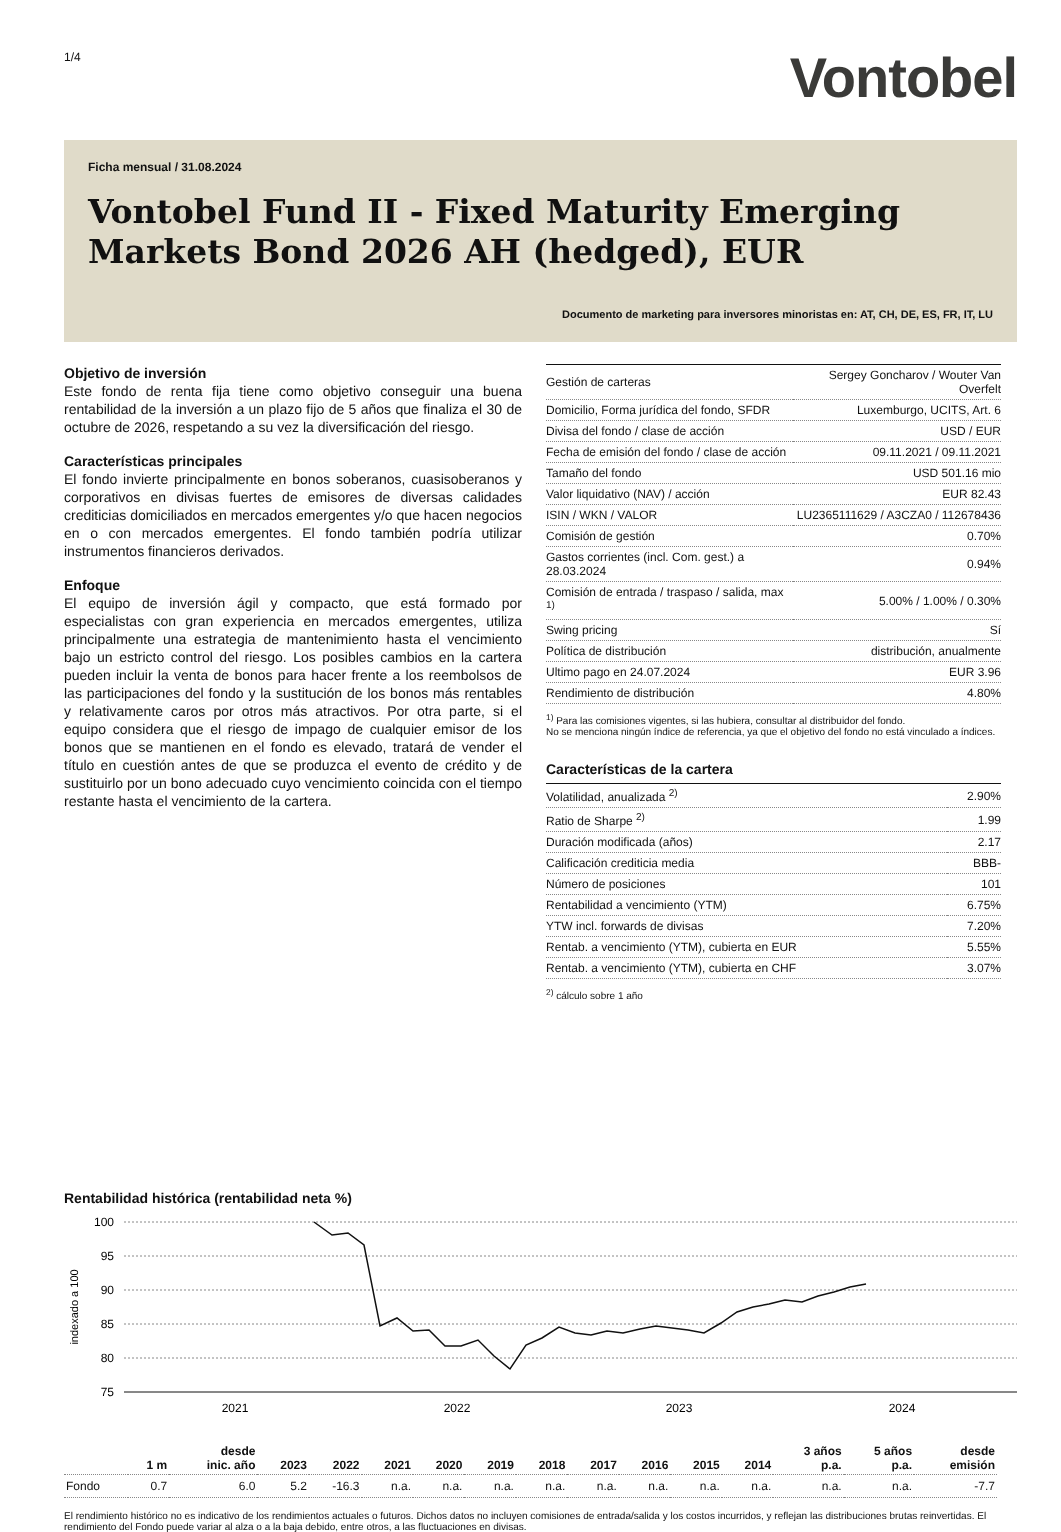1/4
Vontobel
Ficha mensual / 31.08.2024
Vontobel Fund II - Fixed Maturity Emerging Markets Bond 2026 AH (hedged), EUR
Documento de marketing para inversores minoristas en: AT, CH, DE, ES, FR, IT, LU
Objetivo de inversión
Este fondo de renta fija tiene como objetivo conseguir una buena rentabilidad de la inversión a un plazo fijo de 5 años que finaliza el 30 de octubre de 2026, respetando a su vez la diversificación del riesgo.
Características principales
El fondo invierte principalmente en bonos soberanos, cuasisoberanos y corporativos en divisas fuertes de emisores de diversas calidades crediticias domiciliados en mercados emergentes y/o que hacen negocios en o con mercados emergentes. El fondo también podría utilizar instrumentos financieros derivados.
Enfoque
El equipo de inversión ágil y compacto, que está formado por especialistas con gran experiencia en mercados emergentes, utiliza principalmente una estrategia de mantenimiento hasta el vencimiento bajo un estricto control del riesgo. Los posibles cambios en la cartera pueden incluir la venta de bonos para hacer frente a los reembolsos de las participaciones del fondo y la sustitución de los bonos más rentables y relativamente caros por otros más atractivos. Por otra parte, si el equipo considera que el riesgo de impago de cualquier emisor de los bonos que se mantienen en el fondo es elevado, tratará de vender el título en cuestión antes de que se produzca el evento de crédito y de sustituirlo por un bono adecuado cuyo vencimiento coincida con el tiempo restante hasta el vencimiento de la cartera.
| Gestión de carteras | Sergey Goncharov / Wouter Van Overfelt |
| Domicilio, Forma jurídica del fondo, SFDR | Luxemburgo, UCITS, Art. 6 |
| Divisa del fondo / clase de acción | USD / EUR |
| Fecha de emisión del fondo / clase de acción | 09.11.2021 / 09.11.2021 |
| Tamaño del fondo | USD 501.16 mio |
| Valor liquidativo (NAV) / acción | EUR 82.43 |
| ISIN / WKN / VALOR | LU2365111629 / A3CZA0 / 112678436 |
| Comisión de gestión | 0.70% |
| Gastos corrientes (incl. Com. gest.) a 28.03.2024 | 0.94% |
| Comisión de entrada / traspaso / salida, max <sup>1)</sup> | 5.00% / 1.00% / 0.30% |
| Swing pricing | Sí |
| Política de distribución | distribución, anualmente |
| Ultimo pago en 24.07.2024 | EUR 3.96 |
| Rendimiento de distribución | 4.80% |
<sup>1)</sup> Para las comisiones vigentes, si las hubiera, consultar al distribuidor del fondo.
No se menciona ningún índice de referencia, ya que el objetivo del fondo no está vinculado a índices.
Características de la cartera
| Volatilidad, anualizada <sup>2)</sup> | 2.90% |
| Ratio de Sharpe <sup>2)</sup> | 1.99 |
| Duración modificada (años) | 2.17 |
| Calificación crediticia media | BBB- |
| Número de posiciones | 101 |
| Rentabilidad a vencimiento (YTM) | 6.75% |
| YTW incl. forwards de divisas | 7.20% |
| Rentab. a vencimiento (YTM), cubierta en EUR | 5.55% |
| Rentab. a vencimiento (YTM), cubierta en CHF | 3.07% |
<sup>2)</sup> cálculo sobre 1 año
Rentabilidad histórica (rentabilidad neta %)
100
95
90
85
80
75
indexado a 100
2021
2022
2023
2024
| | 1 m | desde inic. año | 2023 | 2022 | 2021 | 2020 | 2019 | 2018 | 2017 | 2016 | 2015 | 2014 | 3 años p.a. | 5 años p.a. | desde emisión |
| --- | --- | --- | --- | --- | --- | --- | --- | --- | --- | --- | --- | --- | --- | --- | --- |
| Fondo | 0.7 | 6.0 | 5.2 | -16.3 | n.a. | n.a. | n.a. | n.a. | n.a. | n.a. | n.a. | n.a. | n.a. | n.a. | -7.7 |
El rendimiento histórico no es indicativo de los rendimientos actuales o futuros. Dichos datos no incluyen comisiones de entrada/salida y los costos incurridos, y reflejan las distribuciones brutas reinvertidas. El rendimiento del Fondo puede variar al alza o a la baja debido, entre otros, a las fluctuaciones en divisas.